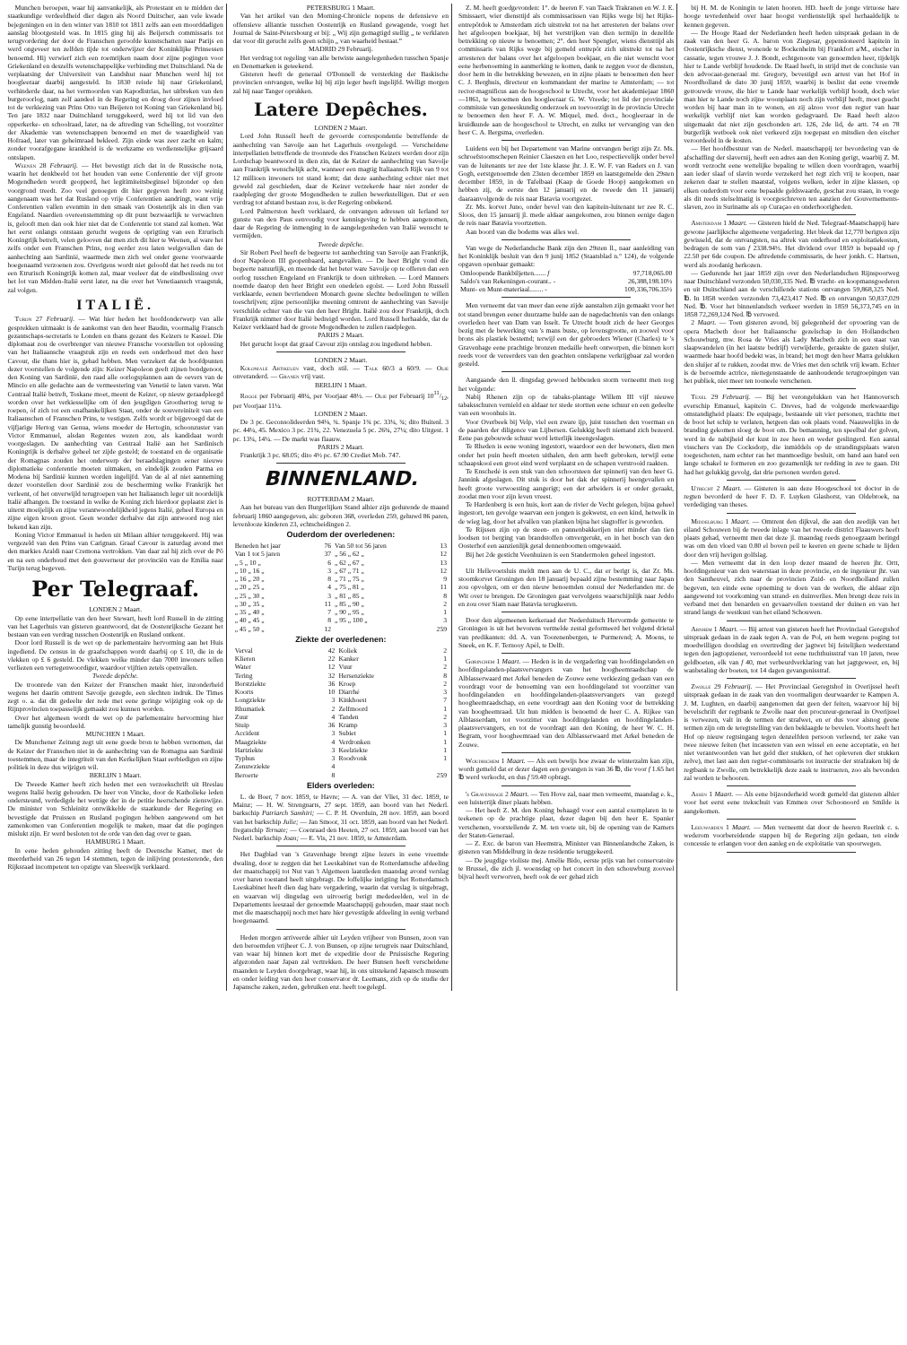Munchen beroepen, waar hij aanvankelijk, als Protestant en te midden der staatkundige verdeeldheid dier dagen als Noord Duitscher, aan vele kwade bejegeningen en in den winter van 1810 tot 1811 zelfs aan een moorddadigen aanslag blootgesteld was. In 1815 ging hij als Beijersch commissaris tot terugvordering der door de Franschen geroofde kunstschatten naar Parijs en werd ongeveer ten zelfden tijde tot onderwijzer der Koninklijke Prinsessen benoemd. Hij verwierf zich een roemrijken naam door zijne pogingen voor Griekenland en deszelfs wetenschappelijke verbinding met Duitschland. Na de verplaatsing der Universiteit van Landshut naar Munchen werd hij tot hoogleeraar daarbij aangesteld. In 1830 reisde hij naar Griekenland, verhinderde daar, na het vermoorden van Kapodistrias, het uitbreken van den burgeroorlog, nam zelf aandeel in de Regering en droeg door zijnen invloed tot de verkiezing van Prins Otto van Beijeren tot Koning van Griekenland bij. Ten jare 1832 naar Duitschland teruggekeerd, werd hij tot lid van den opperkerke- en schoolraad, later, na de aftreding van Schelling, tot voorzitter der Akademie van wetenschappen benoemd en met de waardigheid van Hofraad, later van geheimraad bekleed. Zijn einde was zeer zacht en kalm; zonder voorafgegane krankheid is de werkzame en verdienstelijke grijsaard ontslapen.
Weenen 28 Februarij. — Het bevestigt zich dat in de Russische nota, waarin het denkbeeld tot het houden van eene Conferentie der vijf groote Mogendheden wordt geopperd, het legitimiteitsbeginsel bijzonder op den voorgrond treedt. Zoo veel genoegen dit hier gegeven heeft zoo weinig aangenaam was het dat Rusland op vrije Conferentien aandringt, want vrije Conferentien vallen evenmin in den smaak van Oostenrijk als in dien van Engeland. Naardien overeenstemming op dit punt bezwaarlijk te verwachten is, gelooft men dan ook hier niet dat de Conferentie tot stand zal komen. Wat het eerst onlangs ontstaan gerucht wegens de oprigting van een Etrurisch Koningrijk betreft, velen gelooven dat men zich dit hier te Weenen, al ware het zelfs onder een Franschen Prins, nog eerder zou laten welgevallen dan de aanhechting aan Sardinië, waarmede men zich wel onder geene voorwaarde hoegenaamd verzoenen zou. Overigens wordt niet geloofd dat het reeds nu tot een Etrurisch Koningrijk komen zal, maar veeleer dat de eindbeslissing over het lot van Midden-Italië eerst later, na die over het Venetiaansch vraagstuk, zal volgen.
ITALIË.
Turijn 27 Februarij. — Wat hier heden het hoofdonderwerp van alle gesprekken uitmaakt is de aankomst van den heer Baudin, voormalig Fransch gezantschaps-secretaris te Londen en thans gezant des Keizers te Kassel. Die diplomaat zou de overbrenger van nieuwe Fransche voorstellen tot oplossing van het Italiaansche vraagstuk zijn en reeds een onderhoud met den heer Cavour, die thans hier is, gehad hebben. Men verzekert dat de hoofdpunten dezer voorstellen de volgende zijn: Keizer Napoleon geeft zijnen bondgenoot, den Koning van Sardinië, den raad alle oorlogsplannen aan de oevers van de Mincio en alle gedachte aan de vermeestering van Venetië te laten varen. Wat Centraal Italië betreft, Toskane moet, meent de Keizer, op nieuw geraadpleegd worden over het verkiesselijke om òf den jeugdigen Groothertog terug te roepen, òf zich tot een onafhankelijken Staat, onder de souvereiniteit van een Italiaanschen of Franschen Prins, te vestigen. Zelfs wordt er bijgevoegd dat de vijfjarige Hertog van Genua, wiens moeder de Hertogin, schoonzuster van Victor Emmanuel, alsdan Regentes wezen zou, als kandidaat wordt voorgeslagen. De aanhechting van Centraal Italië aan het Sardinisch Koningrijk is derhalve geheel ter zijde gesteld; de toestand en de organisatie der Romagnas zouden het onderwerp der beraadslagingen eener nieuwe diplomatieke conferentie moeten uitmaken, en eindelijk zouden Parma en Modena bij Sardinië kunnen worden ingelijfd. Van de al af niet aanneming dezer voorstellen door Sardinië zou de bescherming welke Frankrijk het verleent, of het onverwijld terugroepen van het Italiaansch leger uit noordelijk Italië afhangen. De toestand in welke de Koning zich hierdoor geplaatst ziet is uiterst moeijelijk en zijne verantwoordelijkheid jegens Italië, geheel Europa en zijne eigen kroon groot. Geen wonder derhalve dat zijn antwoord nog niet bekend kan zijn.
Koning Victor Emmanuel is heden uit Milaan alhier teruggekeerd. Hij was vergezeld van den Prins van Carignan. Graaf Cavour is zaturdag avond met den markies Araldi naar Cremona vertrokken. Van daar zal hij zich over de Pô en na een onderhoud met den gouverneur der provinciën van de Emilia naar Turijn terug begeven.
Per Telegraaf.
LONDEN 2 Maart.
Op eene interpellatie van den heer Stewart, heeft lord Russell in de zitting van het Lagerhuis van gisteren geantwoord, dat de Oostenrijksche Gezant het bestaan van een verdrag tusschen Oostenrijk en Rusland ontkent.
Door lord Russell is de wet op de parlementaire hervorming aan het Huis ingediend. De census in de graafschappen wordt daarbij op £ 10, die in de vlekken op £ 6 gesteld. De vlekken welke minder dan 7000 inwoners tellen verliezen een vertegenwoordiger, waardoor vijftien zetels openvallen.
Tweede depêche.
De troonrede van den Keizer der Franschen maakt hier, inzonderheid wegens het daarin omtrent Savoije gezegde, een slechten indruk. De Times zegt o. a. dat dit gedeelte der rede met eene geringe wijziging ook op de Rijnprovincien toepasselijk gemaakt zou kunnen worden.
Over het algemeen wordt de wet op de parlementaire hervorming hier tamelijk gunstig beoordeeld.
MUNCHEN 1 Maart.
De Munchener Zeitung zegt uit eene goede bron te hebben vernomen, dat de Keizer der Franschen niet in de aanhechting van de Romagna aan Sardinië toestemmen, maar de integriteit van den Kerkelijken Staat eerbiedigen en zijne politiek in deze dus wijzigen wil.
BERLIJN 1 Maart.
De Tweede Kamer heeft zich heden met een verzoekschrift uit Breslau wegens Italië bezig gehouden. De heer von Vincke, door de Katholieke leden ondersteund, verdedigde het wettige der in de petitie heerschende zienswijze. De minister von Schleinitz ontwikkelde de staatkunde der Regering en bevestigde dat Pruissen en Rusland pogingen hebben aangewend om het zamenkomen van Conferentien mogelijk te maken, maar dat die pogingen mislukt zijn. Er werd besloten tot de orde van den dag over te gaan.
HAMBURG 1 Maart.
In eene heden gehouden zitting heeft de Deensche Kamer, met de meerderheid van 26 tegen 14 stemmen, tegen de inlijving protesterende, den Rijksraad incompetent ten opzigte van Sleeswijk verklaard.
PETERSBURG 1 Maart.
Van het artikel van den Morning-Chronicle nopens de defensieve en offensieve alliantie tusschen Oostenrijk en Rusland gewagende, voegt het Journal de Saint-Pétersbourg er bij: „ Wij zijn gemagtigd stellig „ te verklaren dat voor dit gerucht zelfs geen schijn „ van waarheid bestaat.”
MADRID 29 Februarij.
Het verdrag tot regeling van alle betwiste aangelegenheden tusschen Spanje en Denemarken is geteekend.
Gisteren heeft de generaal O'Donnell de versterking der Baskische provincien ontvangen, welke hij bij zijn leger heeft ingelijfd. Welligt morgen zal hij naar Tanger oprukken.
Latere Depêches.
LONDEN 2 Maart.
Lord John Russell heeft de gevoerde correspondentie betreffende de aanhechting van Savoije aan het Lagerhuis overgelegd. — Verscheidene interpellatien betreffende de troonrede des Franschen Keizers werden door zijn Lordschap beantwoord in dien zin, dat de Keizer de aanhechting van Savoije aan Frankrijk wenschelijk acht, wanneer een magtig Italiaansch Rijk van 9 tot 12 millioen inwoners tot stand komt; dat deze aanhechting echter niet met geweld zal geschieden, daar de Keizer verzekerde haar niet zonder de raadpleging der groote Mogendheden te zullen bewerkstelligen. Dat er een verdrag tot afstand bestaan zou, is der Regering onbekend.
Lord Palmerston heeft verklaard, de ontvangen adressen uit Ierland ter gunste van den Paus eenvoudig voor kennisgeving te hebben aangenomen, daar de Regering de inmenging in de aangelegenheden van Italië wenscht te vermijden.
Tweede depêche.
Sir Robert Peel heeft de begeerte tot aanhechting van Savoije aan Frankrijk, door Napoleon III geopenbaard, aangevallen. — De heer Bright vond die begeerte natuurlijk, en meende dat het beter ware Savoije op te offeren dan een oorlog tusschen Engeland en Frankrijk te doen uitbreken. — Lord Manners noemde daarop den heer Bright een onedelen egoïst. — Lord John Russell verklaarde, eenen bevriendeen Monarch geene slechte bedoelingen te willen toeschrijven; zijne persoonlijke meening omtrent de aanhechting van Savoije verschilde echter van die van den heer Bright. Italië zou door Frankrijk, doch Frankrijk nimmer door Italië bedreigd worden. Lord Russell herhaalde, dat de Keizer verklaard had de groote Mogendheden te zullen raadplegen.
PARIJS 2 Maart.
Het gerucht loopt dat graaf Cavour zijn ontslag zou ingediend hebben.
LONDEN 2 Maart.
Koloniale Artikelen vast, doch stil. — Talk 60/3 a 60/9. — Olie onveranderd. — Granen vrij vast.
BERLIJN 1 Maart.
Rogge per Februarij 48¼, per Voorjaar 48½. — Olie per Februarij 1011/12, per Voorjaar 11¼.
LONDEN 2 Maart.
De 3 pc. Geconsolideerden 94⅛, ¾. Spanje 1¾ pc. 33¼, ¾; dito Buitenl. 3 pc. 44¼, 45. Mexico 3 pc. 21¾, 22. Venezuela 5 pc. 26¾, 27¼; dito Uitgest. 1 pc. 13¼, 14¼. — De markt was flaauw.
PARIJS 2 Maart.
Frankrijk 3 pc. 68.05; dito 4½ pc. 67.90 Crediet Mob. 747.
BINNENLAND.
ROTTERDAM 2 Maart.
Aan het bureau van den Burgerlijken Stand alhier zijn gedurende de maand februarij 1860 aangegeven, als: geboren 368, overleden 259, gehuwd 86 paren, levenlooze kinderen 23, echtscheidingen 2.
Ouderdom der overledenen:
| Beneden het jaar | 76 | Van 50 tot 56 jaren | 13 |
| Van 1 tot 5 jaren | 37 | „ 56 „ 62 „ | 12 |
| „ 5 „ 10 „ | 6 | „ 62 „ 67 „ | 13 |
| „ 10 „ 16 „ | 3 | „ 67 „ 71 „ | 12 |
| „ 16 „ 20 „ | 8 | „ 71 „ 75 „ | 9 |
| „ 20 „ 25 „ | 4 | „ 75 „ 81 „ | 11 |
| „ 25 „ 30 „ | 3 | „ 81 „ 85 „ | 8 |
| „ 30 „ 35 „ | 11 | „ 85 „ 90 „ | 2 |
| „ 35 „ 40 „ | 7 | „ 90 „ 95 „ | 1 |
| „ 40 „ 45 „ | 8 | „ 95 „ 100 „ | 3 |
| „ 45 „ 50 „ | 12 | | 259 |
Ziekte der overledenen:
| Verval | 42 | Koliek | 2 |
| Klieren | 22 | Kanker | 1 |
| Water | 12 | Vuur | 2 |
| Tering | 32 | Hersenziekte | 8 |
| Borstziekte | 36 | Kroep | 2 |
| Koorts | 10 | Diarrhé | 3 |
| Longziekte | 3 | Kinkhoest | 7 |
| Rhumatiek | 2 | Zelfmoord | 1 |
| Zuur | 4 | Tanden | 2 |
| Stuip | 36 | Kramp | 3 |
| Accident | 3 | Subiet | 1 |
| Maagziekte | 4 | Verdronken | 1 |
| Hartziekte | 3 | Keelziekte | 1 |
| Typhus | 3 | Roodvonk | 1 |
| Zenuwziekte | 4 | | |
| Beroerte | 8 | | 259 |
Elders overleden:
L. de Boer, 7 nov. 1859, te Havre; — A. van der Vliet, 31 dec. 1859, te Mainz; — H. W. Strengnarts, 27 sept. 1859, aan boord van het Nederl. barkschip Patriarch Samhiri; — C. P. H. Overduin, 28 nov. 1859, aan boord van het barkschip Julie; — Jan Smoor, 31 oct. 1859, aan boord van het Nederl. fregatschip Ternate; — Coenraad den Heeten, 27 oct. 1859, aan boord van het Nederl. barkschip Joan; — E. Vis, 21 nov. 1859, te Amsterdam.
Het Dagblad van 's Gravenhage brengt zijne lezers in eene vreemde dwaling, door te zeggen dat het Leeskabinet van de Rotterdamsche afdeeling der maatschappij tot Nut van 't Algemeen laatstleden maandag avond verslag over haren toestand heeft uitgebragt. De loffelijke inrigting het Rotterdamsch Leeskabinet heeft dien dag hare vergadering, waarin dat verslag is uitgebragt, en waarvan wij dingsdag een uitvoerig berigt mededeelden, wel in de Departements leeszaal der genoemde Maatschappij gehouden, maar staat noch met die maatschappij noch met hare hier gevestigde afdeeling in eenig verband hoegenaamd.
Heden morgen arriveerde alhier uit Leyden vrijheer von Bunsen, zoon van den beroemden vrijheer C. J. von Bunsen, op zijne terugreis naar Duitschland, van waar hij binnen kort met de expeditie door de Pruissische Regering afgezonden naar Japan zal vertrekken. De heer Bunsen heeft verscheidene maanden te Leyden doorgebragt, waar hij, in ons uitstekend Japansch museum en onder leiding van den heer conservator dr. Leemans, zich op de studie der Japansche zaken, zeden, gebruiken enz. heeft toegelegd.
Z. M. heeft goedgevonden: 1°. de heeren F. van Taack Trakranen en W. J. E. Smissaert, wier diensttijd als commissarissen van Rijks wege bij het Rijks-entrepôtdok te Amsterdam zich uitstrekt tot na het arresteren der balans over het afgeloopen boekjaar, bij het verstrijken van dien termijn in dezelfde betrekking op nieuw te benoemen; 2°. den heer Spengler, wiens diensttijd als commissaris van Rijks wege bij gemeld entrepôt zich uitstrekt tot na het arresteren der balans over het afgeloopen boekjaar, en die niet wenscht voor eene herbenoeming in aanmerking te komen, dank te zeggen voor de diensten, door hem in die betrekking bewezen, en in zijne plaats te benoemen den heer C. J. Berghuis, directeur en kommandant der marine te Amsterdam; — tot rector-magnificus aan de hoogeschool te Utrecht, voor het akademiejaar 1860—1861, te benoemen den hoogleeraar G. W. Vreede; tot lid der provinciale commissie van geneeskundig onderzoek en toevoorzigt in de provincie Utrecht te benoemen den heer F. A. W. Miquel, med. doct., hoogleeraar in de kruidkunde aan de hoogeschool te Utrecht, en zulks ter vervanging van den heer C. A. Bergsma, overleden.
Luidens een bij het Departement van Marine ontvangen berigt zijn Zr. Ms. schroefstoomschepen Reinier Claeszen en het Loo, respectievelijk onder bevel van de luitenants ter zee der 1ste klasse jhr. J. E. W. F. van Raders en J. van Gogh, eerstgenoemde den 23sten december 1859 en laatstgemelde den 29sten december 1859, in de Tafelbaai (Kaap de Goede Hoop) aangekomen en hebben zij, de eerste den 12 januarij en de tweede den 11 januarij daaraanvolgende de reis naar Batavia voortgezet.
Zr. Ms. korvet Juno, onder bevel van den kapitein-luitenant ter zee R. C. Sloos, den 15 januarij jl. mede aldaar aangekomen, zou binnen eenige dagen de reis naar Batavia voortzetten.
Aan boord van die bodems was alles wel.
Van wege de Nederlandsche Bank zijn den 29sten ll., naar aanleiding van het Koninklijk besluit van den 9 junij 1852 (Staatsblad n.° 124), de volgende opgaven openbaar gemaakt:
| Omloopende Bankbiljetten....... f | 97,718,065.00 |
| Saldo's van Rekeningen-courant.. - | 26,388,198.10½ |
| Munt- en Munt-materiaal........ - | 100,336,706.35½ |
Men verneemt dat van meer dan eene zijde aanstalten zijn gemaakt voor het tot stand brengen eener duurzame hulde aan de nagedachtenis van den onlangs overleden heer van Dam van Isselt. Te Utrecht houdt zich de heer Georges bezig met de bewerking van 's mans buste, op levensgrootte, en zoowel voor brons als plastiek bestemd; terwijl een der gebroeders Wiener (Charles) te 's Gravenhage eene prachtige bronzen medaille heeft ontworpen, die binnen kort reeds voor de vereerders van den geachten ontslapene verkrijgbaar zal worden gesteld.
Aangaande den ll. dingsdag gewoed hebbenden storm verneemt men nog het volgende:
Nabij Rhenen zijn op de tabaks-plantage Willem III vijf nieuwe tabaksschuren vernield en aldaar ter stede stortten eene schuur en een gedeelte van een woonhuis in.
Voor Overbeek bij Velp, viel een zware ijp, juist tusschen den voerman en de paarden der diligence van Lijbersen. Gelukkig heeft niemand zich bezeerd. Eene pas gebouwde schuur werd letterlijk ineengeslagen.
Te Rheden is eene woning ingestort, waardoor een der bewoners, dien men onder het puin heeft moeten uithalen, den arm heeft gebroken, terwijl eene schaapskooi een groot eind werd verplaatst en de schapen verstrooid raakten.
Te Enschedé is een stuk van den schoorsteen der spinnerij van den heer G. Jannink afgeslagen. Dit stuk is door het dak der spinnerij heengevallen en heeft groote verwoesting aangerigt; een der arbeiders is er onder geraakt, zoodat men voor zijn leven vreest.
Te Hardenberg is een huis, kort aan de rivier de Vecht gelegen, bijna geheel ingestort, ten gevolge waarvan een jongen is gekwetst, en een kind, hetwelk in de wieg lag, door het afvallen van planken bijna het slagtoffer is geworden.
Te Rijssen zijn op de steen- en pannenbakkerijen niet minder dan tien loodsen tot berging van brandstoffen omvergerukt, en in het bosch van den Oosterhof een aanzienlijk getal dennenboomen omgewaaid.
Bij het 2de gesticht Veenhuizen is een Standermolen geheel ingestort.
Uit Hellevoetsluis meldt men aan de U. C., dat er berigt is, dat Zr. Ms. stoomkorvet Groningen den 18 januarij bepaald zijne bestemming naar Japan zou opvolgen, om er den nieuw benoemden consul der Nederlanden mr. de Wit over te brengen. De Groningen gaat vervolgens waarschijnlijk naar Jeddo en zou over Siam naar Batavia terugkeeren.
Door den algemeenen kerkeraad der Nederduitsch Hervormde gemeente te Groningen is uit het bevorens vermelde zestal geformeerd het volgend drietal van predikanten: dd. A. van Toorenenbergen, te Purmerend; A. Moens, te Sneek, en K. F. Ternooy Apèl, te Delft.
Gorinchem 1 Maart. — Heden is in de vergadering van hoofdingelanden en hoofdingelanden-plaatsvervangers van het hoogheemraadschap de Alblasserwaard met Arkel beneden de Zouwe eene verkiezing gedaan van een voordragt voor de benoeming van een hoofdingeland tot voorzitter van hoofdingelanden en hoofdingelanden-plaatsvervangers van gezegd hoogheemraadschap, en eene voordragt aan den Koning voor de betrekking van hoogheemraad. Uit hun midden is benoemd de heer C. A. Rijkee van Alblasserdam, tot voorzitter van hoofdingelanden en hoofdingelanden-plaatsvervangers, en tot de voordragt aan den Koning, de heer W. C. H. Begram, voor hoogheemraad van den Alblasserwaard met Arkel beneden de Zouwe.
Woudrichem 1 Maart. — Als een bewijs hoe zwaar de winterzalm kan zijn, wordt gemeld dat er dezer dagen een gevangen is van 36 ℔, die voor f 1.65 het ℔ werd verkocht, en dus f 59.40 opbragt.
's Gravenhage 2 Maart. — Ten Hove zal, naar men verneemt, maandag e. k., een luisterrijk diner plaats hebben.
— Het heeft Z. M. den Koning behaagd voor een aantal exemplaren in te teekenen op de prachtige plaat, dezer dagen bij den heer E. Spanier verschenen, voorstellende Z. M. ten voete uit, bij de opening van de Kamers der Staten-Generaal.
— Z. Exc. de baron van Heemstra, Minister van Binnenlandsche Zaken, is gisteren van Middelburg in deze residentie teruggekeerd.
— De jeugdige violiste mej. Amélie Bido, eerste prijs van het conservatoire te Brussel, die zich jl. woensdag op het concert in den schouwburg zooveel bijval heeft verworven, heeft ook de eer gehad zich
bij H. M. de Koningin te laten hooren. HD. heeft de jonge virtuose hare hooge tevredenheid over haar hoogst verdienstelijk spel herhaaldelijk te kennen gegeven.
— De Hooge Raad der Nederlanden heeft heden uitspraak gedaan in de zaak van den heer G. A. baron von Ziegesar, gepensioneerd kapitein in Oostenrijksche dienst, wonende te Bockenheim bij Frankfort a/M., eischer in cassatie, tegen vrouwe J. J. Bondt, echtgenoote van genoemden heer, tijdelijk hier te Lande verblijf houdende. De Raad heeft, in strijd met de conclusie van den advocaat-generaal mr. Gregory, bevestigd een arrest van het Hof in Noordholland de dato 30 junij 1859, waarbij is beslist dat eene vreemde getrouwde vrouw, die hier te Lande haar werkelijk verblijf houdt, doch wier man hier te Lande noch zijne woonplaats noch zijn verblijf heeft, moet geacht worden bij haar man in te wonen, en zij alzoo voor den regter van haar werkelijk verblijf niet kan worden gedagvaard. De Raad heeft alzoo uitgemaakt dat niet zijn geschonden art. 126, 2de lid, de artt. 74 en 78 burgerlijk wetboek ook niet verkeerd zijn toegepast en mitsdien den eischer veroordeeld in de kosten.
— Het hoofdbestuur van de Nederl. maatschappij ter bevordering van de afschaffing der slavernij, heeft een adres aan den Koning gerigt, waarbij Z. M. wordt verzocht eene wettelijke bepaling te willen doen voordragen, waarbij aan ieder slaaf of slavin worde verzekerd het regt zich vrij te koopen, naar zekeren daar te stellen maatstaf, volgens welken, ieder in zijne klassen, op elken ouderdom voor eene bepaalde geldswaarde, geschat zou staan, in voege als dit reeds stelselmatig is voorgeschreven ten aanzien der Gouvernements-slaven, zoo in Suriname als op Curaçao en onderhoorigheden.
Amsterdam 1 Maart. — Gisteren hield de Ned. Telegraaf-Maatschappij hare gewone jaarlijksche algemeene vergadering. Het bleek dat 12,770 berigten zijn gewisseld, dat de ontvangsten, na aftrek van onderhoud en exploitatiekosten, bedragen de som van f 2338.94½. Het dividend over 1859 is bepaald op f 22.50 per 6de coupon. De aftredende commissaris, de heer jonkh. C. Hartsen, werd als zoodanig herkozen.
— Gedurende het jaar 1859 zijn over den Nederlandschen Rijnspoorweg naar Duitschland verzonden 50,030,335 Ned. ℔ vracht- en koopmansgoederen en uit Duitschland aan de verschillende stations ontvangen 59,868,325 Ned. ℔. In 1858 werden verzonden 73,423,417 Ned. ℔ en ontvangen 50,837,029 Ned. ℔. Voor het binnenlandsch verkeer werden in 1859 56,373,745 en in 1858 72,269,124 Ned. ℔ vervoerd.
2 Maart. — Toen gisteren avond, bij gelegenheid der opvoering van de opera Macbeth door het Italiaansche gezelschap in den Hollandschen Schouwburg, mw. Rosa de Vries als Lady Macbeth zich in een staat van slaapwandelen (in het laatste bedrijf) verwijderde, geraakte de gazen sluijer, waarmede haar hoofd bedekt was, in brand; het mogt den heer Marra gelukken den sluijer af te rukken, zoodat mw. de Vries met den schrik vrij kwam. Echter is de beroemde actrice, niettegenstaande de aanhoudende terugroepingen van het publiek, niet meer ten tooneele verschenen.
Texel 29 Februarij. — Bij het verongelukken van het Hannoversch everschip Emanuel, kapitein C. Dreves, had de volgende merkwaardige omstandigheid plaats: De equipage, bestaande uit vier personen, trachtte met de boot het schip te verlaten, hetgeen dan ook plaats vond. Naauwelijks in de branding gekomen sloeg de boot om. De bemanning, ten speelbal der golven, werd in de nabijheid der kust in zee heen en weder geslingerd. Een aantal visschers van De Cocksdorp, die inmiddels op de strandingsplaats waren toegeschoten, nam echter ras het manmoedige besluit, om hand aan hand een lange schakel te formeren en zoo gezamenlijk ter redding in zee te gaan. Dit had het gelukkig gevolg, dat drie personen werden gered.
Utrecht 2 Maart. — Gisteren is aan deze Hoogeschool tot doctor in de regten bevorderd de heer F. D. F. Luyken Glashorst, van Oldebroek, na verdediging van theses.
Middelburg 1 Maart. — Omtrent den dijkval, die aan den zeedijk van het eiland Schouwen bij de tweede inlage van het tweede district Flaauwers heeft plaats gehad, verneemt men dat deze jl. maandag reeds genoegzaam beringd was om den vloed van 0.80 el boven peil te keeren en geene schade te lijden door den vrij hevigen golfslag.
— Men verneemt dat in den loop dezer maand de heeren jhr. Ortt, hoofdingenieur van den waterstaat in deze provincie, en de ingenieur jhr. van den Santheuvel, zich naar de provincien Zuid- en Noordholland zullen begeven, ten einde eene opneming te doen van de werken, die aldaar zijn aangewend tot voorkoming van strand- en duinverlies. Men brengt deze reis in verband met den benarden en gevaarvollen toestand der duinen en van het strand langs de westkust van het eiland Schouwen.
Arnhem 1 Maart. — Bij arrest van gisteren heeft het Provinciaal Geregtshof uitspraak gedaan in de zaak tegen A. van de Pol, en hem wegens poging tot moedwilligen doodslag en overtreding der jagtwet bij feitelijken wederstand tegen den jagtopziener, veroordeeld tot eene tuchthuisstraf van 10 jaren, twee geldboeten, elk van f 40, met verbeurdverklaring van het jagtgeweer, en, bij wanbetaling der boeten, tot 14 dagen gevangenisstraf.
Zwolle 29 Februarij. — Het Provinciaal Geregtshof in Overijssel heeft uitspraak gedaan in de zaak van den voormaligen deurwaarder te Kampen A. J. M. Lughten, en daarbij aangenomen dat geen der feiten, waarvoor hij bij bevelschrift der regtbank te Zwolle naar den procureur-generaal in Overijssel is verwezen, valt in de termen der strafwet, en er dus voor alsnog geene termen zijn om de teregtstelling van den beklaagde te bevelen. Voorts heeft het Hof op nieuw regtsingang tegen denzelfden persoon verleend, ter zake van twee nieuwe feiten (het incasseren van een wissel en eene acceptatie, en het niet verantwoorden van het geld dier stukken, of het opleveren dier stukken zelve), met last aan den regter-commissaris tot instructie der strafzaken bij de regtbank te Zwolle, om betrekkelijk deze zaak te instrueren, zoo als bevonden zal worden te behooren.
Assen 1 Maart. — Als eene bijzonderheid wordt gemeld dat gisteren alhier voor het eerst eene trekschuit van Emmen over Schoonoord en Smilde is aangekomen.
Leeuwarden 1 Maart. — Men verneemt dat door de heeren Reerink c. s. wederom voorbereidende stappen bij de Regering zijn gedaan, ten einde concessie te erlangen voor den aanleg en de exploitatie van spoorwegen.